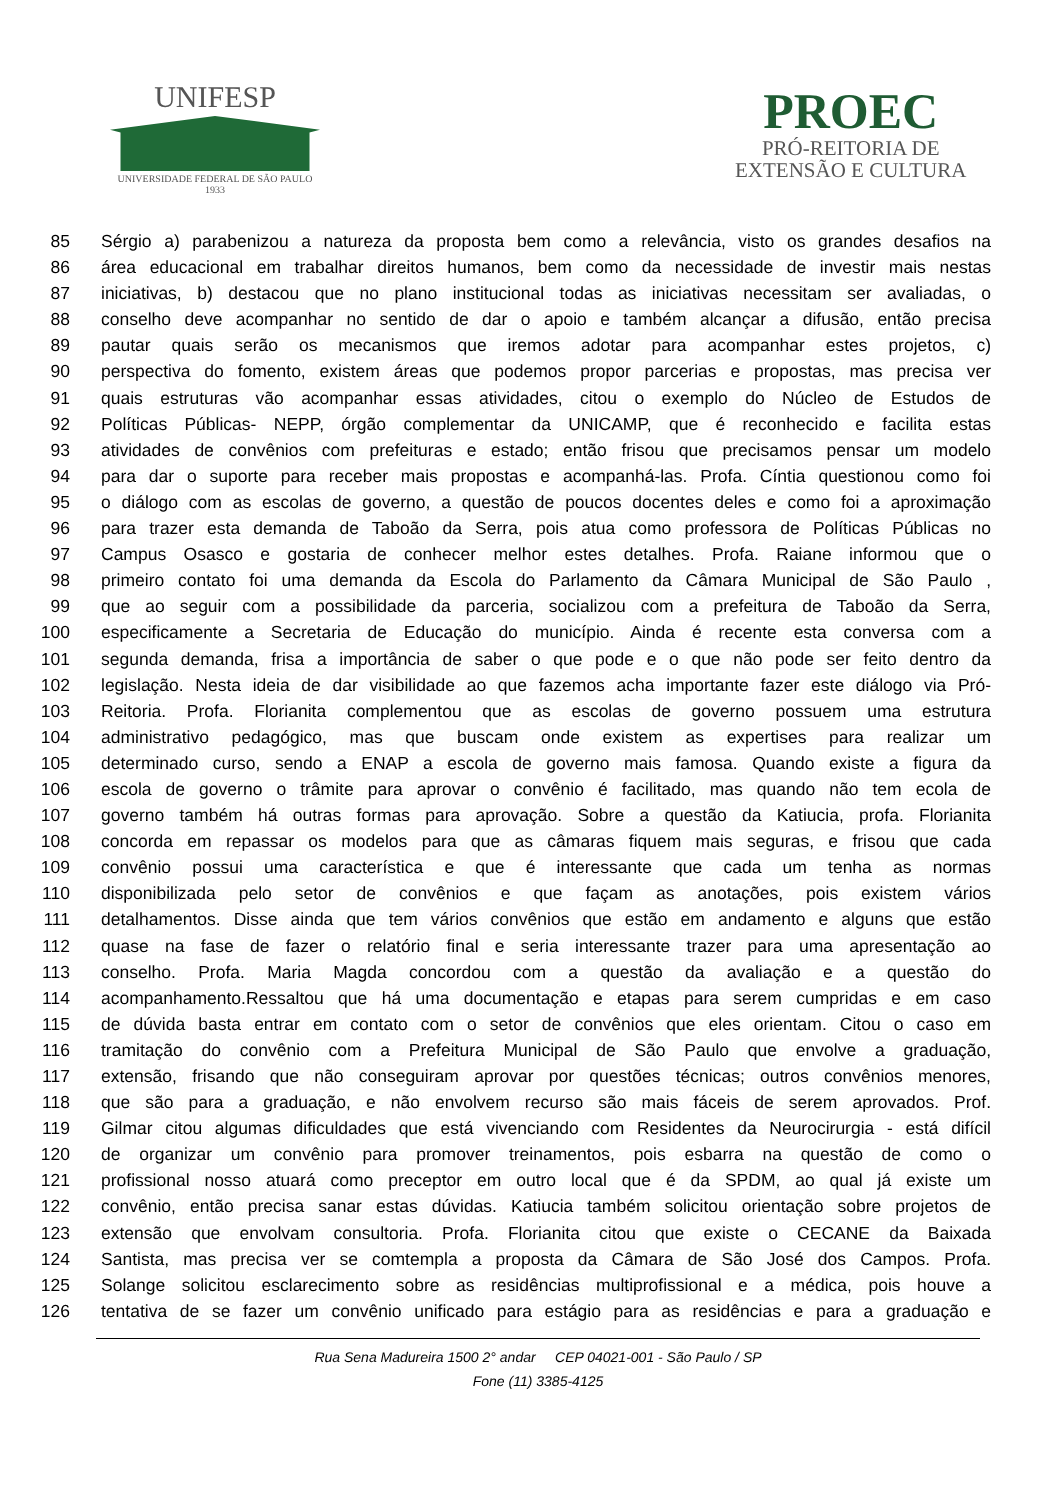UNIFESP
UNIVERSIDADE FEDERAL DE SÃO PAULO
1933
PROEC
PRÓ-REITORIA DE
EXTENSÃO E CULTURA
85 Sérgio a) parabenizou a natureza da proposta bem como a relevância, visto os grandes desafios na
86 área educacional em trabalhar direitos humanos, bem como da necessidade de investir mais nestas
87 iniciativas, b) destacou que no plano institucional todas as iniciativas necessitam ser avaliadas, o
88 conselho deve acompanhar no sentido de dar o apoio e também alcançar a difusão, então precisa
89 pautar quais serão os mecanismos que iremos adotar para acompanhar estes projetos, c)
90 perspectiva do fomento, existem áreas que podemos propor parcerias e propostas, mas precisa ver
91 quais estruturas vão acompanhar essas atividades, citou o exemplo do Núcleo de Estudos de
92 Políticas Públicas- NEPP, órgão complementar da UNICAMP, que é reconhecido e facilita estas
93 atividades de convênios com prefeituras e estado; então frisou que precisamos pensar um modelo
94 para dar o suporte para receber mais propostas e acompanhá-las. Profa. Cíntia questionou como foi
95 o diálogo com as escolas de governo, a questão de poucos docentes deles e como foi a aproximação
96 para trazer esta demanda de Taboão da Serra, pois atua como professora de Políticas Públicas no
97 Campus Osasco e gostaria de conhecer melhor estes detalhes. Profa. Raiane informou que o
98 primeiro contato foi uma demanda da Escola do Parlamento da Câmara Municipal de São Paulo ,
99 que ao seguir com a possibilidade da parceria, socializou com a prefeitura de Taboão da Serra,
100 especificamente a Secretaria de Educação do município. Ainda é recente esta conversa com a
101 segunda demanda, frisa a importância de saber o que pode e o que não pode ser feito dentro da
102 legislação. Nesta ideia de dar visibilidade ao que fazemos acha importante fazer este diálogo via Pró-
103 Reitoria. Profa. Florianita complementou que as escolas de governo possuem uma estrutura
104 administrativo pedagógico, mas que buscam onde existem as expertises para realizar um
105 determinado curso, sendo a ENAP a escola de governo mais famosa. Quando existe a figura da
106 escola de governo o trâmite para aprovar o convênio é facilitado, mas quando não tem ecola de
107 governo também há outras formas para aprovação. Sobre a questão da Katiucia, profa. Florianita
108 concorda em repassar os modelos para que as câmaras fiquem mais seguras, e frisou que cada
109 convênio possui uma característica e que é interessante que cada um tenha as normas
110 disponibilizada pelo setor de convênios e que façam as anotações, pois existem vários
111 detalhamentos. Disse ainda que tem vários convênios que estão em andamento e alguns que estão
112 quase na fase de fazer o relatório final e seria interessante trazer para uma apresentação ao
113 conselho. Profa. Maria Magda concordou com a questão da avaliação e a questão do
114 acompanhamento.Ressaltou que há uma documentação e etapas para serem cumpridas e em caso
115 de dúvida basta entrar em contato com o setor de convênios que eles orientam. Citou o caso em
116 tramitação do convênio com a Prefeitura Municipal de São Paulo que envolve a graduação,
117 extensão, frisando que não conseguiram aprovar por questões técnicas; outros convênios menores,
118 que são para a graduação, e não envolvem recurso são mais fáceis de serem aprovados. Prof.
119 Gilmar citou algumas dificuldades que está vivenciando com Residentes da Neurocirurgia - está difícil
120 de organizar um convênio para promover treinamentos, pois esbarra na questão de como o
121 profissional nosso atuará como preceptor em outro local que é da SPDM, ao qual já existe um
122 convênio, então precisa sanar estas dúvidas. Katiucia também solicitou orientação sobre projetos de
123 extensão que envolvam consultoria. Profa. Florianita citou que existe o CECANE da Baixada
124 Santista, mas precisa ver se comtempla a proposta da Câmara de São José dos Campos. Profa.
125 Solange solicitou esclarecimento sobre as residências multiprofissional e a médica, pois houve a
126 tentativa de se fazer um convênio unificado para estágio para as residências e para a graduação e
Rua Sena Madureira 1500 2° andar CEP 04021-001 - São Paulo / SP
Fone (11) 3385-4125